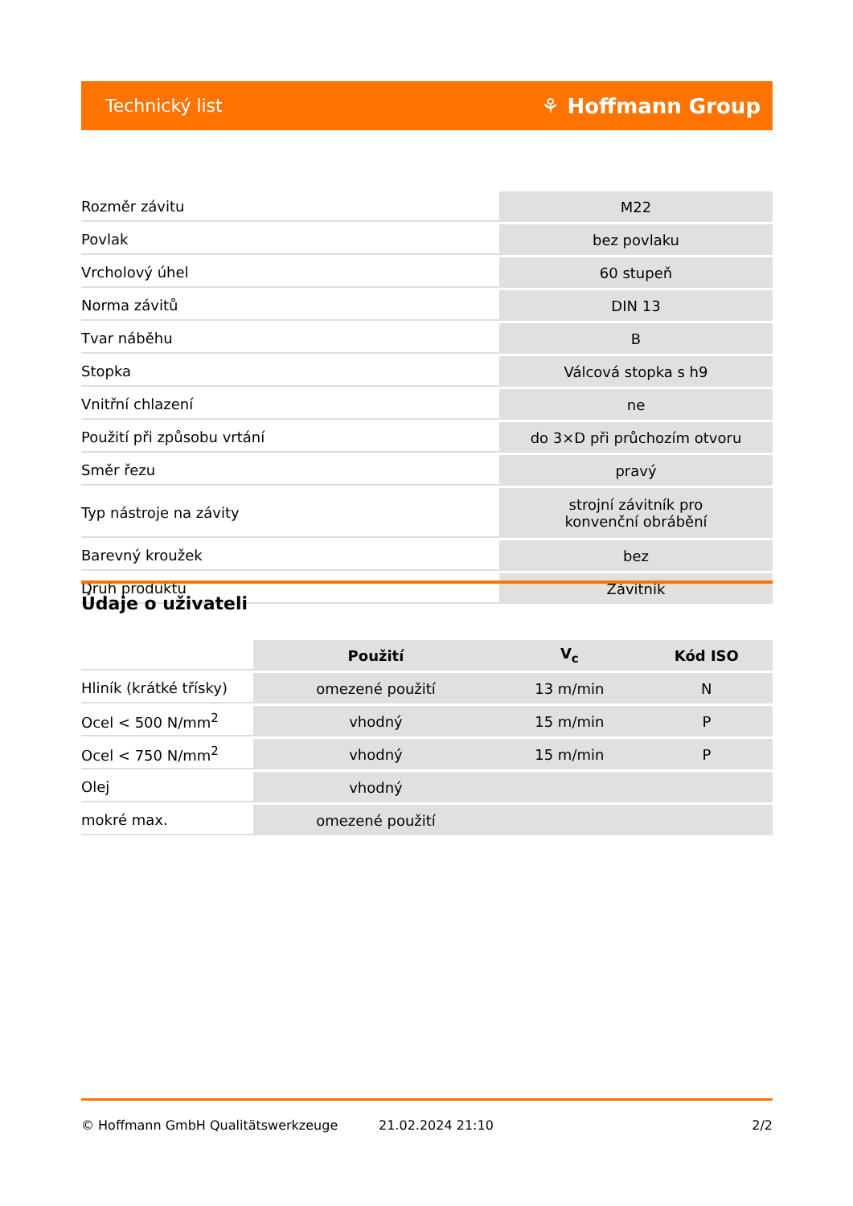Technický list ⚘ Hoffmann Group
| Rozměr závitu | M22 |
| Povlak | bez povlaku |
| Vrcholový úhel | 60 stupeň |
| Norma závitů | DIN 13 |
| Tvar náběhu | B |
| Stopka | Válcová stopka s h9 |
| Vnitřní chlazení | ne |
| Použití při způsobu vrtání | do 3×D při průchozím otvoru |
| Směr řezu | pravý |
| Typ nástroje na závity | strojní závitník pro konvenční obrábění |
| Barevný kroužek | bez |
| Druh produktu | Závitník |
Údaje o uživateli
| | Použití | V<sub>c</sub> | Kód ISO |
| --- | --- | --- | --- |
| Hliník (krátké třísky) | omezené použití | 13 m/min | N |
| Ocel < 500 N/mm<sup>2</sup> | vhodný | 15 m/min | P |
| Ocel < 750 N/mm<sup>2</sup> | vhodný | 15 m/min | P |
| Olej | vhodný | | |
| mokré max. | omezené použití | | |
© Hoffmann GmbH Qualitätswerkzeuge 21.02.2024 21:10 2/2